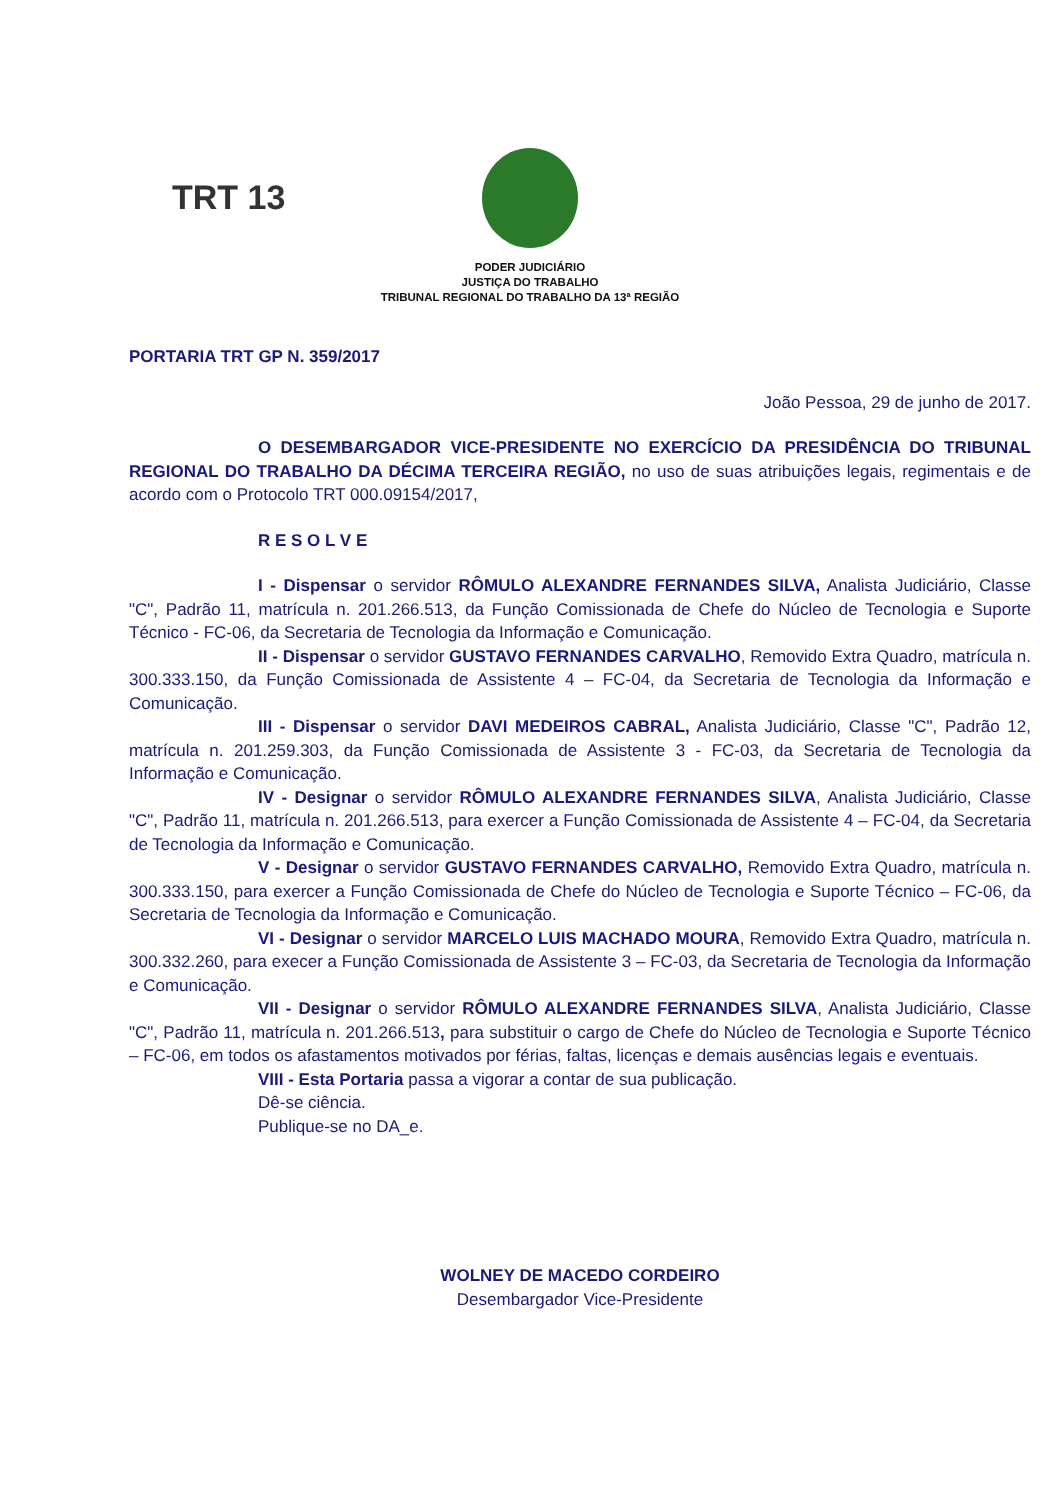TRT 13
PODER JUDICIÁRIO
JUSTIÇA DO TRABALHO
TRIBUNAL REGIONAL DO TRABALHO DA 13ª REGIÃO
PORTARIA TRT GP N. 359/2017
João Pessoa, 29 de junho de 2017.
O DESEMBARGADOR VICE-PRESIDENTE NO EXERCÍCIO DA PRESIDÊNCIA DO TRIBUNAL REGIONAL DO TRABALHO DA DÉCIMA TERCEIRA REGIÃO, no uso de suas atribuições legais, regimentais e de acordo com o Protocolo TRT 000.09154/2017,
R E S O L V E
I - Dispensar o servidor RÔMULO ALEXANDRE FERNANDES SILVA, Analista Judiciário, Classe "C", Padrão 11, matrícula n. 201.266.513, da Função Comissionada de Chefe do Núcleo de Tecnologia e Suporte Técnico - FC-06, da Secretaria de Tecnologia da Informação e Comunicação.
II - Dispensar o servidor GUSTAVO FERNANDES CARVALHO, Removido Extra Quadro, matrícula n. 300.333.150, da Função Comissionada de Assistente 4 – FC-04, da Secretaria de Tecnologia da Informação e Comunicação.
III - Dispensar o servidor DAVI MEDEIROS CABRAL, Analista Judiciário, Classe "C", Padrão 12, matrícula n. 201.259.303, da Função Comissionada de Assistente 3 - FC-03, da Secretaria de Tecnologia da Informação e Comunicação.
IV - Designar o servidor RÔMULO ALEXANDRE FERNANDES SILVA, Analista Judiciário, Classe "C", Padrão 11, matrícula n. 201.266.513, para exercer a Função Comissionada de Assistente 4 – FC-04, da Secretaria de Tecnologia da Informação e Comunicação.
V - Designar o servidor GUSTAVO FERNANDES CARVALHO, Removido Extra Quadro, matrícula n. 300.333.150, para exercer a Função Comissionada de Chefe do Núcleo de Tecnologia e Suporte Técnico – FC-06, da Secretaria de Tecnologia da Informação e Comunicação.
VI - Designar o servidor MARCELO LUIS MACHADO MOURA, Removido Extra Quadro, matrícula n. 300.332.260, para execer a Função Comissionada de Assistente 3 – FC-03, da Secretaria de Tecnologia da Informação e Comunicação.
VII - Designar o servidor RÔMULO ALEXANDRE FERNANDES SILVA, Analista Judiciário, Classe "C", Padrão 11, matrícula n. 201.266.513, para substituir o cargo de Chefe do Núcleo de Tecnologia e Suporte Técnico – FC-06, em todos os afastamentos motivados por férias, faltas, licenças e demais ausências legais e eventuais.
VIII - Esta Portaria passa a vigorar a contar de sua publicação.
Dê-se ciência.
Publique-se no DA_e.
WOLNEY DE MACEDO CORDEIRO
Desembargador Vice-Presidente